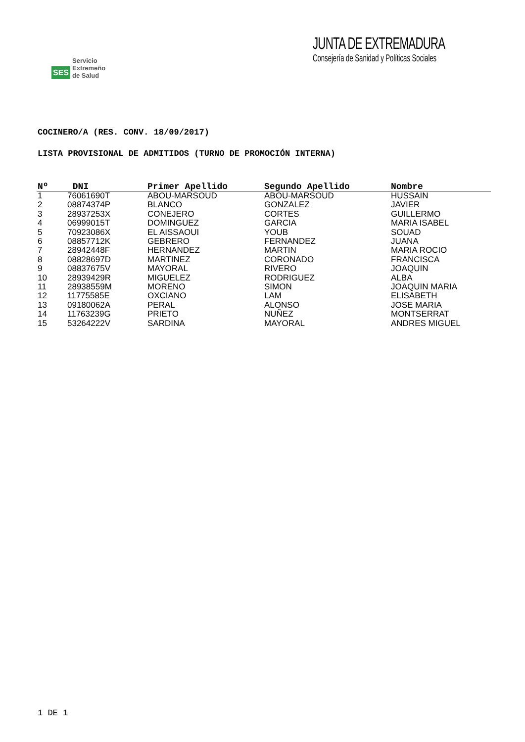SES Servicio
Extremeño
de Salud
JUNTA DE EXTREMADURA
Consejería de Sanidad y Políticas Sociales
COCINERO/A (RES. CONV. 18/09/2017)
LISTA PROVISIONAL DE ADMITIDOS (TURNO DE PROMOCIÓN INTERNA)
| Nº | DNI | Primer Apellido | Segundo Apellido | Nombre |
| --- | --- | --- | --- | --- |
| 1 | 76061690T | ABOU-MARSOUD | ABOU-MARSOUD | HUSSAIN |
| 2 | 08874374P | BLANCO | GONZALEZ | JAVIER |
| 3 | 28937253X | CONEJERO | CORTES | GUILLERMO |
| 4 | 06999015T | DOMINGUEZ | GARCIA | MARIA ISABEL |
| 5 | 70923086X | EL AISSAOUI | YOUB | SOUAD |
| 6 | 08857712K | GEBRERO | FERNANDEZ | JUANA |
| 7 | 28942448F | HERNANDEZ | MARTIN | MARIA ROCIO |
| 8 | 08828697D | MARTINEZ | CORONADO | FRANCISCA |
| 9 | 08837675V | MAYORAL | RIVERO | JOAQUIN |
| 10 | 28939429R | MIGUELEZ | RODRIGUEZ | ALBA |
| 11 | 28938559M | MORENO | SIMON | JOAQUIN MARIA |
| 12 | 11775585E | OXCIANO | LAM | ELISABETH |
| 13 | 09180062A | PERAL | ALONSO | JOSE MARIA |
| 14 | 11763239G | PRIETO | NUÑEZ | MONTSERRAT |
| 15 | 53264222V | SARDINA | MAYORAL | ANDRES MIGUEL |
1 DE 1